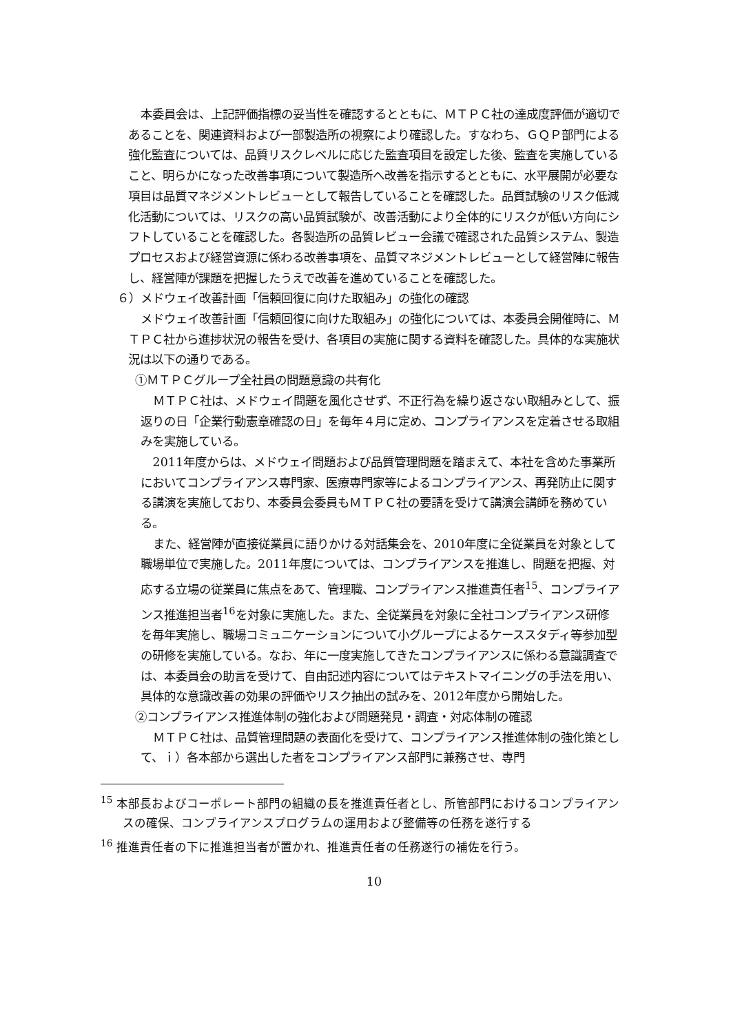本委員会は、上記評価指標の妥当性を確認するとともに、ＭＴＰＣ社の達成度評価が適切であることを、関連資料および一部製造所の視察により確認した。すなわち、ＧＱＰ部門による強化監査については、品質リスクレベルに応じた監査項目を設定した後、監査を実施していること、明らかになった改善事項について製造所へ改善を指示するとともに、水平展開が必要な項目は品質マネジメントレビューとして報告していることを確認した。品質試験のリスク低減化活動については、リスクの高い品質試験が、改善活動により全体的にリスクが低い方向にシフトしていることを確認した。各製造所の品質レビュー会議で確認された品質システム、製造プロセスおよび経営資源に係わる改善事項を、品質マネジメントレビューとして経営陣に報告し、経営陣が課題を把握したうえで改善を進めていることを確認した。
６）メドウェイ改善計画「信頼回復に向けた取組み」の強化の確認
メドウェイ改善計画「信頼回復に向けた取組み」の強化については、本委員会開催時に、ＭＴＰＣ社から進捗状況の報告を受け、各項目の実施に関する資料を確認した。具体的な実施状況は以下の通りである。
①ＭＴＰＣグループ全社員の問題意識の共有化
ＭＴＰＣ社は、メドウェイ問題を風化させず、不正行為を繰り返さない取組みとして、振返りの日「企業行動憲章確認の日」を毎年４月に定め、コンプライアンスを定着させる取組みを実施している。
2011年度からは、メドウェイ問題および品質管理問題を踏まえて、本社を含めた事業所においてコンプライアンス専門家、医療専門家等によるコンプライアンス、再発防止に関する講演を実施しており、本委員会委員もＭＴＰＣ社の要請を受けて講演会講師を務めている。
また、経営陣が直接従業員に語りかける対話集会を、2010年度に全従業員を対象として職場単位で実施した。2011年度については、コンプライアンスを推進し、問題を把握、対応する立場の従業員に焦点をあて、管理職、コンプライアンス推進責任者<sup>15</sup>、コンプライアンス推進担当者<sup>16</sup>を対象に実施した。また、全従業員を対象に全社コンプライアンス研修を毎年実施し、職場コミュニケーションについて小グループによるケーススタディ等参加型の研修を実施している。なお、年に一度実施してきたコンプライアンスに係わる意識調査では、本委員会の助言を受けて、自由記述内容についてはテキストマイニングの手法を用い、具体的な意識改善の効果の評価やリスク抽出の試みを、2012年度から開始した。
②コンプライアンス推進体制の強化および問題発見・調査・対応体制の確認
ＭＴＰＣ社は、品質管理問題の表面化を受けて、コンプライアンス推進体制の強化策として、ｉ）各本部から選出した者をコンプライアンス部門に兼務させ、専門
<sup>15</sup> 本部長およびコーポレート部門の組織の長を推進責任者とし、所管部門におけるコンプライアンスの確保、コンプライアンスプログラムの運用および整備等の任務を遂行する
<sup>16</sup> 推進責任者の下に推進担当者が置かれ、推進責任者の任務遂行の補佐を行う。
10